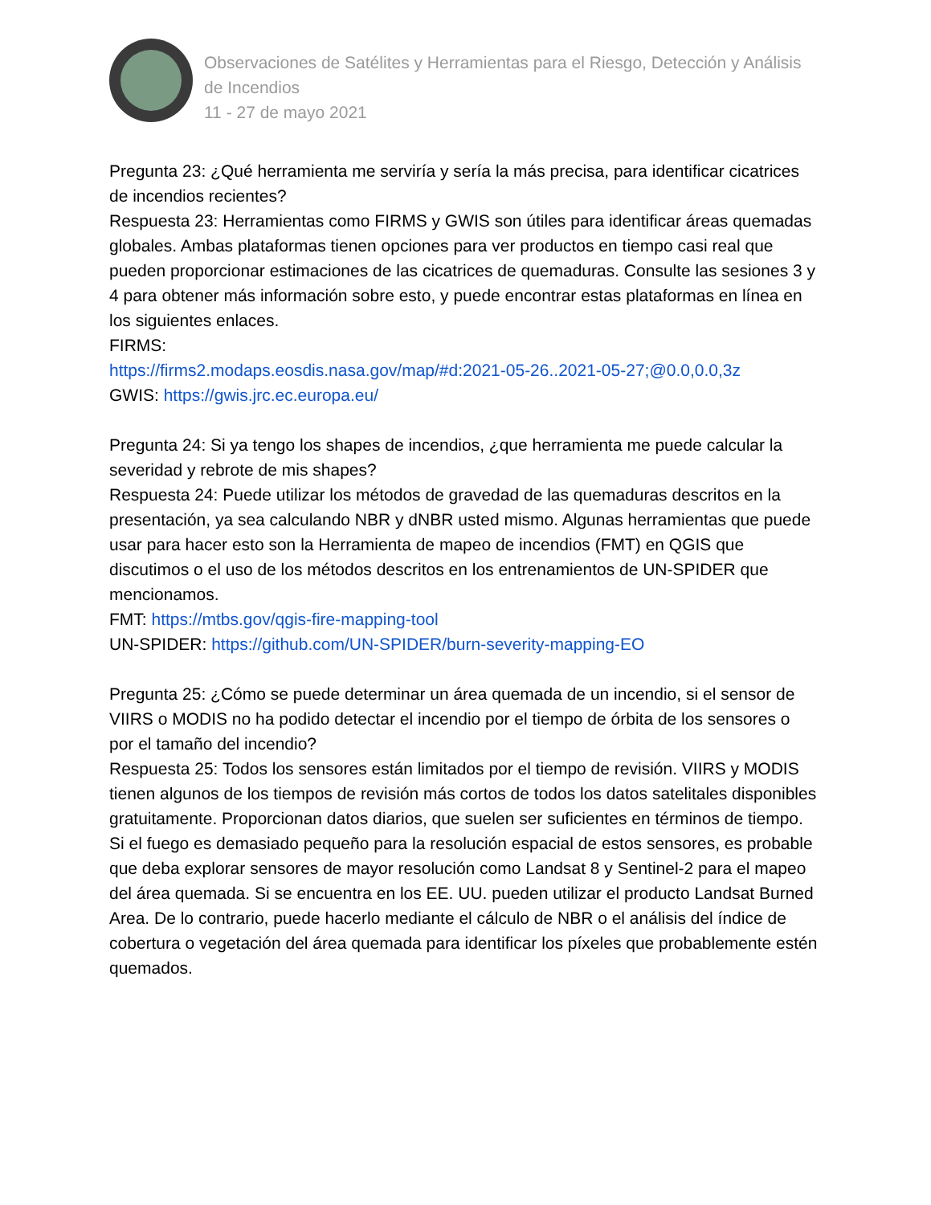Observaciones de Satélites y Herramientas para el Riesgo, Detección y Análisis de Incendios
11 - 27 de mayo 2021
Pregunta 23: ¿Qué herramienta me serviría y sería la más precisa, para identificar cicatrices de incendios recientes?
Respuesta 23: Herramientas como FIRMS y GWIS son útiles para identificar áreas quemadas globales. Ambas plataformas tienen opciones para ver productos en tiempo casi real que pueden proporcionar estimaciones de las cicatrices de quemaduras. Consulte las sesiones 3 y 4 para obtener más información sobre esto, y puede encontrar estas plataformas en línea en los siguientes enlaces.
FIRMS:
https://firms2.modaps.eosdis.nasa.gov/map/#d:2021-05-26..2021-05-27;@0.0,0.0,3z
GWIS: https://gwis.jrc.ec.europa.eu/
Pregunta 24: Si ya tengo los shapes de incendios, ¿que herramienta me puede calcular la severidad y rebrote de mis shapes?
Respuesta 24: Puede utilizar los métodos de gravedad de las quemaduras descritos en la presentación, ya sea calculando NBR y dNBR usted mismo. Algunas herramientas que puede usar para hacer esto son la Herramienta de mapeo de incendios (FMT) en QGIS que discutimos o el uso de los métodos descritos en los entrenamientos de UN-SPIDER que mencionamos.
FMT: https://mtbs.gov/qgis-fire-mapping-tool
UN-SPIDER: https://github.com/UN-SPIDER/burn-severity-mapping-EO
Pregunta 25: ¿Cómo se puede determinar un área quemada de un incendio, si el sensor de VIIRS o MODIS no ha podido detectar el incendio por el tiempo de órbita de los sensores o por el tamaño del incendio?
Respuesta 25: Todos los sensores están limitados por el tiempo de revisión. VIIRS y MODIS tienen algunos de los tiempos de revisión más cortos de todos los datos satelitales disponibles gratuitamente. Proporcionan datos diarios, que suelen ser suficientes en términos de tiempo. Si el fuego es demasiado pequeño para la resolución espacial de estos sensores, es probable que deba explorar sensores de mayor resolución como Landsat 8 y Sentinel-2 para el mapeo del área quemada. Si se encuentra en los EE. UU. pueden utilizar el producto Landsat Burned Area. De lo contrario, puede hacerlo mediante el cálculo de NBR o el análisis del índice de cobertura o vegetación del área quemada para identificar los píxeles que probablemente estén quemados.